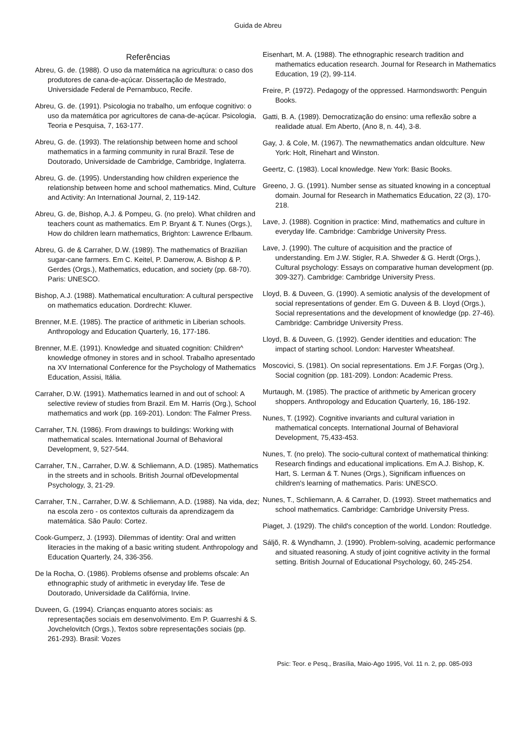Guida de Abreu
Referências
Abreu, G. de. (1988). O uso da matemática na agricultura: o caso dos produtores de cana-de-açúcar. Dissertação de Mestrado, Universidade Federal de Pernambuco, Recife.
Abreu, G. de. (1991). Psicologia no trabalho, um enfoque cognitivo: o uso da matemática por agricultores de cana-de-açúcar. Psicologia, Teoria e Pesquisa, 7, 163-177.
Abreu, G. de. (1993). The relationship between home and school mathematics in a farming community in rural Brazil. Tese de Doutorado, Universidade de Cambridge, Cambridge, Inglaterra.
Abreu, G. de. (1995). Understanding how children experience the relationship between home and school mathematics. Mind, Culture and Activity: An International Journal, 2, 119-142.
Abreu, G. de, Bishop, A.J. & Pompeu, G. (no prelo). What children and teachers count as mathematics. Em P. Bryant & T. Nunes (Orgs.), How do children learn mathematics, Brighton: Lawrence Erlbaum.
Abreu, G. de & Carraher, D.W. (1989). The mathematics of Brazilian sugar-cane farmers. Em C. Keitel, P. Damerow, A. Bishop & P. Gerdes (Orgs.), Mathematics, education, and society (pp. 68-70). Paris: UNESCO.
Bishop, A.J. (1988). Mathematical enculturation: A cultural perspective on mathematics education. Dordrecht: Kluwer.
Brenner, M.E. (1985). The practice of arithmetic in Liberian schools. Anthropology and Education Quarterly, 16, 177-186.
Brenner, M.E. (1991). Knowledge and situated cognition: Children^ knowledge ofmoney in stores and in school. Trabalho apresentado na XV International Conference for the Psychology of Mathematics Education, Assisi, Itália.
Carraher, D.W. (1991). Mathematics learned in and out of school: A selective review of studies from Brazil. Em M. Harris (Org.), School mathematics and work (pp. 169-201). London: The Falmer Press.
Carraher, T.N. (1986). From drawings to buildings: Working with mathematical scales. International Journal of Behavioral Development, 9, 527-544.
Carraher, T.N., Carraher, D.W. & Schliemann, A.D. (1985). Mathematics in the streets and in schools. British Journal ofDevelopmental Psychology, 3, 21-29.
Carraher, T.N., Carraher, D.W. & Schliemann, A.D. (1988). Na vida, dez; na escola zero - os contextos culturais da aprendizagem da matemática. São Paulo: Cortez.
Cook-Gumperz, J. (1993). Dilemmas of identity: Oral and written literacies in the making of a basic writing student. Anthropology and Education Quarterly, 24, 336-356.
De la Rocha, O. (1986). Problems ofsense and problems ofscale: An ethnographic study of arithmetic in everyday life. Tese de Doutorado, Universidade da Califórnia, Irvine.
Duveen, G. (1994). Crianças enquanto atores sociais: as representações sociais em desenvolvimento. Em P. Guarreshi & S. Jovchelovitch (Orgs.), Textos sobre representações sociais (pp. 261-293). Brasil: Vozes
Eisenhart, M. A. (1988). The ethnographic research tradition and mathematics education research. Journal for Research in Mathematics Education, 19 (2), 99-114.
Freire, P. (1972). Pedagogy of the oppressed. Harmondsworth: Penguin Books.
Gatti, B. A. (1989). Democratização do ensino: uma reflexão sobre a realidade atual. Em Aberto, (Ano 8, n. 44), 3-8.
Gay, J. & Cole, M. (1967). The newmathematics andan oldculture. New York: Holt, Rinehart and Winston.
Geertz, C. (1983). Local knowledge. New York: Basic Books.
Greeno, J. G. (1991). Number sense as situated knowing in a conceptual domain. Journal for Research in Mathematics Education, 22 (3), 170-218.
Lave, J. (1988). Cognition in practice: Mind, mathematics and culture in everyday life. Cambridge: Cambridge University Press.
Lave, J. (1990). The culture of acquisition and the practice of understanding. Em J.W. Stigler, R.A. Shweder & G. Herdt (Orgs.), Cultural psychology: Essays on comparative human development (pp. 309-327). Cambridge: Cambridge University Press.
Lloyd, B. & Duveen, G. (1990). A semiotic analysis of the development of social representations of gender. Em G. Duveen & B. Lloyd (Orgs.), Social representations and the development of knowledge (pp. 27-46). Cambridge: Cambridge University Press.
Lloyd, B. & Duveen, G. (1992). Gender identities and education: The impact of starting school. London: Harvester Wheatsheaf.
Moscovici, S. (1981). On social representations. Em J.F. Forgas (Org.), Social cognition (pp. 181-209). London: Academic Press.
Murtaugh, M. (1985). The practice of arithmetic by American grocery shoppers. Anthropology and Education Quarterly, 16, 186-192.
Nunes, T. (1992). Cognitive invariants and cultural variation in mathematical concepts. International Journal of Behavioral Development, 75,433-453.
Nunes, T. (no prelo). The socio-cultural context of mathematical thinking: Research findings and educational implications. Em A.J. Bishop, K. Hart, S. Lerman & T. Nunes (Orgs.), Significam influences on children's learning of mathematics. Paris: UNESCO.
Nunes, T., Schliemann, A. & Carraher, D. (1993). Street mathematics and school mathematics. Cambridge: Cambridge University Press.
Piaget, J. (1929). The child's conception of the world. London: Routledge.
Sáljõ, R. & Wyndhamn, J. (1990). Problem-solving, academic performance and situated reasoning. A study of joint cognitive activity in the formal setting. British Journal of Educational Psychology, 60, 245-254.
Psic: Teor. e Pesq., Brasília, Maio-Ago 1995, Vol. 11 n. 2, pp. 085-093